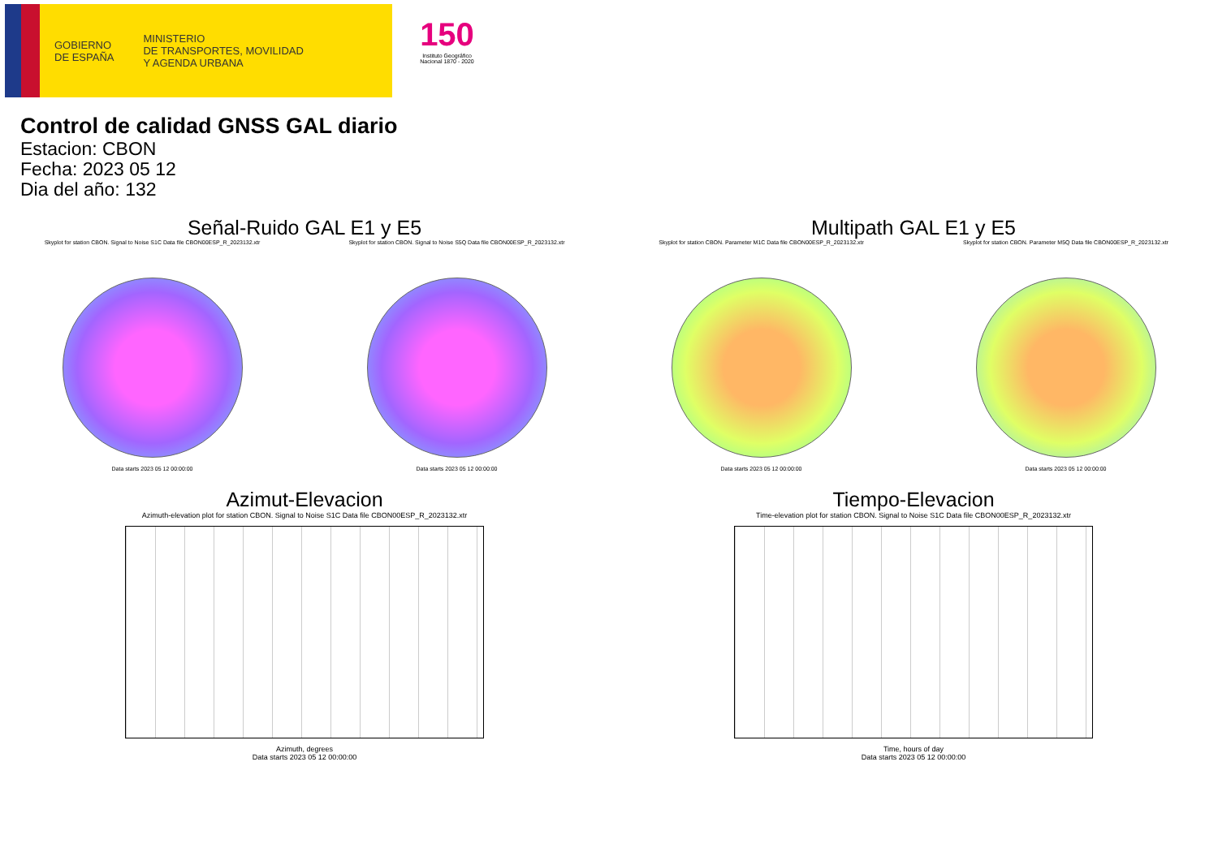GOBIERNO
DE ESPAÑA
MINISTERIO
DE TRANSPORTES, MOVILIDAD
Y AGENDA URBANA
150
Instituto Geográfico
Nacional 1870 - 2020
Control de calidad GNSS GAL diario
Estacion: CBON
Fecha: 2023 05 12
Dia del año: 132
Señal-Ruido GAL E1 y E5
Skyplot for station CBON. Signal to Noise S1C Data file CBON00ESP_R_2023132.xtr
Data starts 2023 05 12 00:00:00
Skyplot for station CBON. Signal to Noise S5Q Data file CBON00ESP_R_2023132.xtr
Data starts 2023 05 12 00:00:00
Multipath GAL E1 y E5
Skyplot for station CBON. Parameter M1C Data file CBON00ESP_R_2023132.xtr
Data starts 2023 05 12 00:00:00
Skyplot for station CBON. Parameter M5Q Data file CBON00ESP_R_2023132.xtr
Data starts 2023 05 12 00:00:00
Azimut-Elevacion
Azimuth-elevation plot for station CBON. Signal to Noise S1C Data file CBON00ESP_R_2023132.xtr
Azimuth, degrees
Data starts 2023 05 12 00:00:00
Tiempo-Elevacion
Time-elevation plot for station CBON. Signal to Noise S1C Data file CBON00ESP_R_2023132.xtr
Time, hours of day
Data starts 2023 05 12 00:00:00